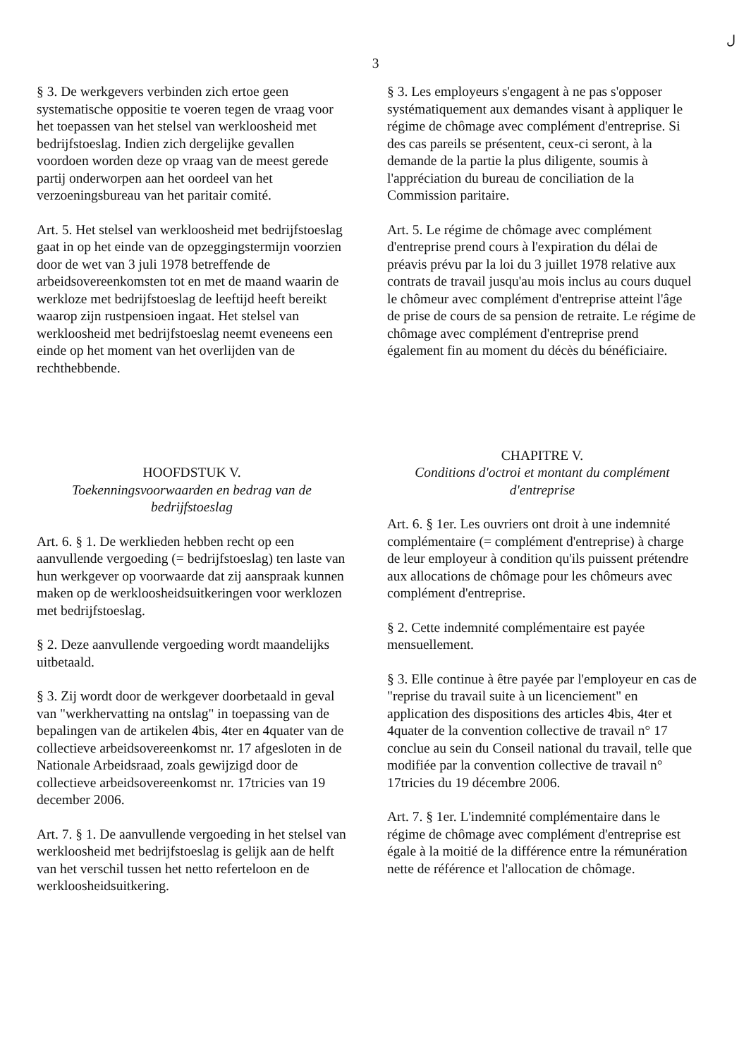ل
3
§ 3. De werkgevers verbinden zich ertoe geen systematische oppositie te voeren tegen de vraag voor het toepassen van het stelsel van werkloosheid met bedrijfstoeslag. Indien zich dergelijke gevallen voordoen worden deze op vraag van de meest gerede partij onderworpen aan het oordeel van het verzoeningsbureau van het paritair comité.
Art. 5. Het stelsel van werkloosheid met bedrijfstoeslag gaat in op het einde van de opzeggingstermijn voorzien door de wet van 3 juli 1978 betreffende de arbeidsovereenkomsten tot en met de maand waarin de werkloze met bedrijfstoeslag de leeftijd heeft bereikt waarop zijn rustpensioen ingaat. Het stelsel van werkloosheid met bedrijfstoeslag neemt eveneens een einde op het moment van het overlijden van de rechthebbende.
HOOFDSTUK V.
Toekenningsvoorwaarden en bedrag van de bedrijfstoeslag
Art. 6. § 1. De werklieden hebben recht op een aanvullende vergoeding (= bedrijfstoeslag) ten laste van hun werkgever op voorwaarde dat zij aanspraak kunnen maken op de werkloosheidsuitkeringen voor werklozen met bedrijfstoeslag.
§ 2. Deze aanvullende vergoeding wordt maandelijks uitbetaald.
§ 3. Zij wordt door de werkgever doorbetaald in geval van "werkhervatting na ontslag" in toepassing van de bepalingen van de artikelen 4bis, 4ter en 4quater van de collectieve arbeidsovereenkomst nr. 17 afgesloten in de Nationale Arbeidsraad, zoals gewijzigd door de collectieve arbeidsovereenkomst nr. 17tricies van 19 december 2006.
Art. 7. § 1. De aanvullende vergoeding in het stelsel van werkloosheid met bedrijfstoeslag is gelijk aan de helft van het verschil tussen het netto referteloon en de werkloosheidsuitkering.
§ 3. Les employeurs s'engagent à ne pas s'opposer systématiquement aux demandes visant à appliquer le régime de chômage avec complément d'entreprise. Si des cas pareils se présentent, ceux-ci seront, à la demande de la partie la plus diligente, soumis à l'appréciation du bureau de conciliation de la Commission paritaire.
Art. 5. Le régime de chômage avec complément d'entreprise prend cours à l'expiration du délai de préavis prévu par la loi du 3 juillet 1978 relative aux contrats de travail jusqu'au mois inclus au cours duquel le chômeur avec complément d'entreprise atteint l'âge de prise de cours de sa pension de retraite. Le régime de chômage avec complément d'entreprise prend également fin au moment du décès du bénéficiaire.
CHAPITRE V.
Conditions d'octroi et montant du complément d'entreprise
Art. 6. § 1er. Les ouvriers ont droit à une indemnité complémentaire (= complément d'entreprise) à charge de leur employeur à condition qu'ils puissent prétendre aux allocations de chômage pour les chômeurs avec complément d'entreprise.
§ 2. Cette indemnité complémentaire est payée mensuellement.
§ 3. Elle continue à être payée par l'employeur en cas de "reprise du travail suite à un licenciement" en application des dispositions des articles 4bis, 4ter et 4quater de la convention collective de travail n° 17 conclue au sein du Conseil national du travail, telle que modifiée par la convention collective de travail n° 17tricies du 19 décembre 2006.
Art. 7. § 1er. L'indemnité complémentaire dans le régime de chômage avec complément d'entreprise est égale à la moitié de la différence entre la rémunération nette de référence et l'allocation de chômage.